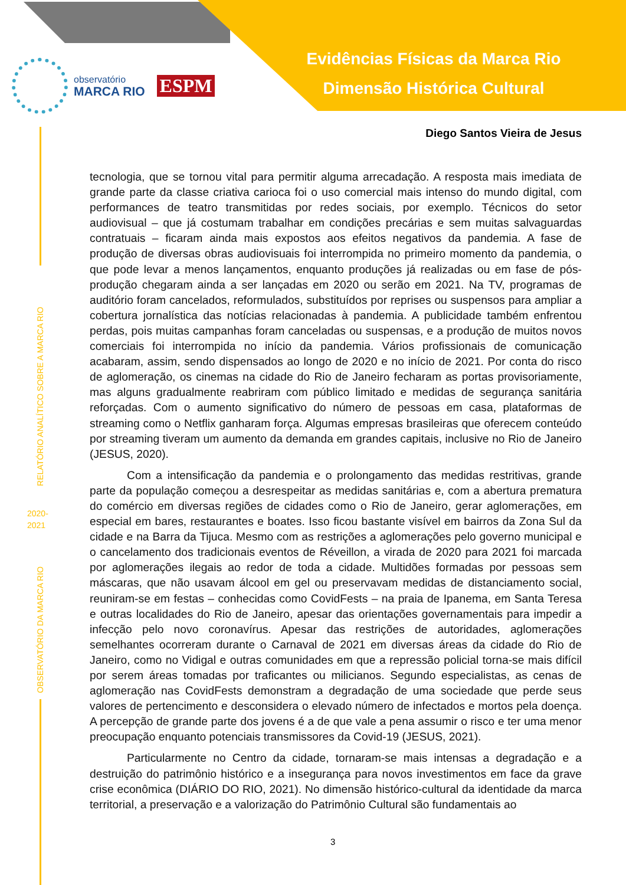Evidências Físicas da Marca Rio
Dimensão Histórica Cultural
observatório
MARCA RIO
ESPM
RELATÓRIO ANALÍTICO SOBRE A MARCA RIO
2020-
2021
OBSERVATÓRIO DA MARCA RIO
Diego Santos Vieira de Jesus
tecnologia, que se tornou vital para permitir alguma arrecadação. A resposta mais imediata de grande parte da classe criativa carioca foi o uso comercial mais intenso do mundo digital, com performances de teatro transmitidas por redes sociais, por exemplo. Técnicos do setor audiovisual – que já costumam trabalhar em condições precárias e sem muitas salvaguardas contratuais – ficaram ainda mais expostos aos efeitos negativos da pandemia. A fase de produção de diversas obras audiovisuais foi interrompida no primeiro momento da pandemia, o que pode levar a menos lançamentos, enquanto produções já realizadas ou em fase de pós-produção chegaram ainda a ser lançadas em 2020 ou serão em 2021. Na TV, programas de auditório foram cancelados, reformulados, substituídos por reprises ou suspensos para ampliar a cobertura jornalística das notícias relacionadas à pandemia. A publicidade também enfrentou perdas, pois muitas campanhas foram canceladas ou suspensas, e a produção de muitos novos comerciais foi interrompida no início da pandemia. Vários profissionais de comunicação acabaram, assim, sendo dispensados ao longo de 2020 e no início de 2021. Por conta do risco de aglomeração, os cinemas na cidade do Rio de Janeiro fecharam as portas provisoriamente, mas alguns gradualmente reabriram com público limitado e medidas de segurança sanitária reforçadas. Com o aumento significativo do número de pessoas em casa, plataformas de streaming como o Netflix ganharam força. Algumas empresas brasileiras que oferecem conteúdo por streaming tiveram um aumento da demanda em grandes capitais, inclusive no Rio de Janeiro (JESUS, 2020).
Com a intensificação da pandemia e o prolongamento das medidas restritivas, grande parte da população começou a desrespeitar as medidas sanitárias e, com a abertura prematura do comércio em diversas regiões de cidades como o Rio de Janeiro, gerar aglomerações, em especial em bares, restaurantes e boates. Isso ficou bastante visível em bairros da Zona Sul da cidade e na Barra da Tijuca. Mesmo com as restrições a aglomerações pelo governo municipal e o cancelamento dos tradicionais eventos de Réveillon, a virada de 2020 para 2021 foi marcada por aglomerações ilegais ao redor de toda a cidade. Multidões formadas por pessoas sem máscaras, que não usavam álcool em gel ou preservavam medidas de distanciamento social, reuniram-se em festas – conhecidas como CovidFests – na praia de Ipanema, em Santa Teresa e outras localidades do Rio de Janeiro, apesar das orientações governamentais para impedir a infecção pelo novo coronavírus. Apesar das restrições de autoridades, aglomerações semelhantes ocorreram durante o Carnaval de 2021 em diversas áreas da cidade do Rio de Janeiro, como no Vidigal e outras comunidades em que a repressão policial torna-se mais difícil por serem áreas tomadas por traficantes ou milicianos. Segundo especialistas, as cenas de aglomeração nas CovidFests demonstram a degradação de uma sociedade que perde seus valores de pertencimento e desconsidera o elevado número de infectados e mortos pela doença. A percepção de grande parte dos jovens é a de que vale a pena assumir o risco e ter uma menor preocupação enquanto potenciais transmissores da Covid-19 (JESUS, 2021).
Particularmente no Centro da cidade, tornaram-se mais intensas a degradação e a destruição do patrimônio histórico e a insegurança para novos investimentos em face da grave crise econômica (DIÁRIO DO RIO, 2021). No dimensão histórico-cultural da identidade da marca territorial, a preservação e a valorização do Patrimônio Cultural são fundamentais ao
3